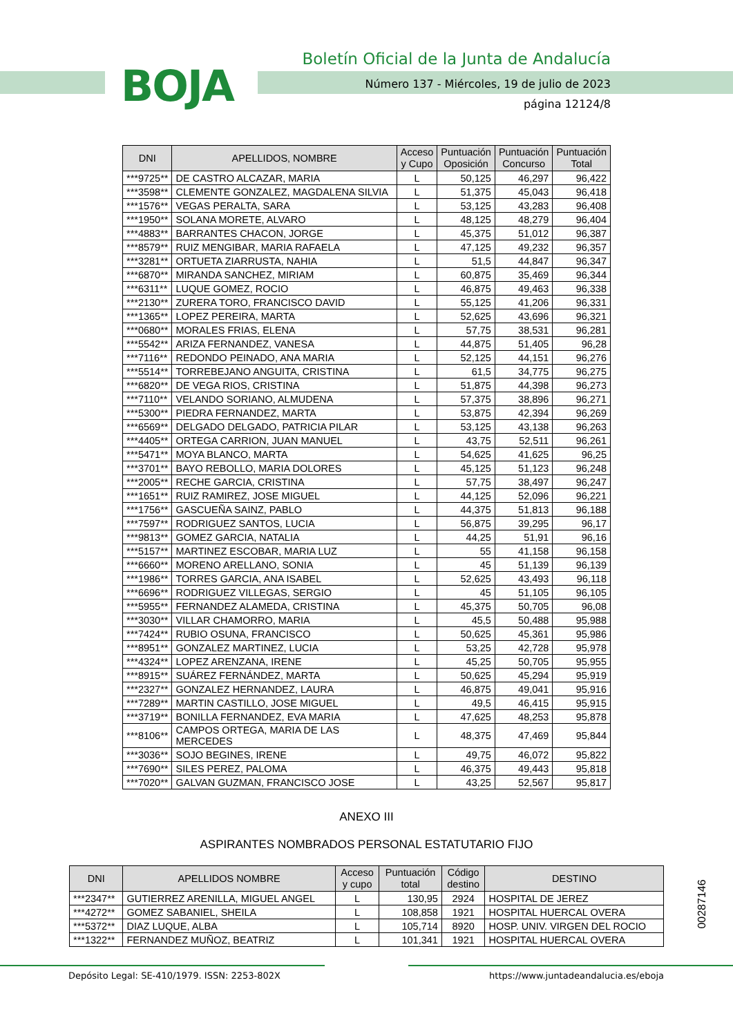BOJA
Boletín Oficial de la Junta de Andalucía
Número 137 - Miércoles, 19 de julio de 2023
página 12124/8
| DNI | APELLIDOS, NOMBRE | Acceso y Cupo | Puntuación Oposición | Puntuación Concurso | Puntuación Total |
| --- | --- | --- | --- | --- | --- |
| ***9725** | DE CASTRO ALCAZAR, MARIA | L | 50,125 | 46,297 | 96,422 |
| ***3598** | CLEMENTE GONZALEZ, MAGDALENA SILVIA | L | 51,375 | 45,043 | 96,418 |
| ***1576** | VEGAS PERALTA, SARA | L | 53,125 | 43,283 | 96,408 |
| ***1950** | SOLANA MORETE, ALVARO | L | 48,125 | 48,279 | 96,404 |
| ***4883** | BARRANTES CHACON, JORGE | L | 45,375 | 51,012 | 96,387 |
| ***8579** | RUIZ MENGIBAR, MARIA RAFAELA | L | 47,125 | 49,232 | 96,357 |
| ***3281** | ORTUETA ZIARRUSTA, NAHIA | L | 51,5 | 44,847 | 96,347 |
| ***6870** | MIRANDA SANCHEZ, MIRIAM | L | 60,875 | 35,469 | 96,344 |
| ***6311** | LUQUE GOMEZ, ROCIO | L | 46,875 | 49,463 | 96,338 |
| ***2130** | ZURERA TORO, FRANCISCO DAVID | L | 55,125 | 41,206 | 96,331 |
| ***1365** | LOPEZ PEREIRA, MARTA | L | 52,625 | 43,696 | 96,321 |
| ***0680** | MORALES FRIAS, ELENA | L | 57,75 | 38,531 | 96,281 |
| ***5542** | ARIZA FERNANDEZ, VANESA | L | 44,875 | 51,405 | 96,28 |
| ***7116** | REDONDO PEINADO, ANA MARIA | L | 52,125 | 44,151 | 96,276 |
| ***5514** | TORREBEJANO ANGUITA, CRISTINA | L | 61,5 | 34,775 | 96,275 |
| ***6820** | DE VEGA RIOS, CRISTINA | L | 51,875 | 44,398 | 96,273 |
| ***7110** | VELANDO SORIANO, ALMUDENA | L | 57,375 | 38,896 | 96,271 |
| ***5300** | PIEDRA FERNANDEZ, MARTA | L | 53,875 | 42,394 | 96,269 |
| ***6569** | DELGADO DELGADO, PATRICIA PILAR | L | 53,125 | 43,138 | 96,263 |
| ***4405** | ORTEGA CARRION, JUAN MANUEL | L | 43,75 | 52,511 | 96,261 |
| ***5471** | MOYA BLANCO, MARTA | L | 54,625 | 41,625 | 96,25 |
| ***3701** | BAYO REBOLLO, MARIA DOLORES | L | 45,125 | 51,123 | 96,248 |
| ***2005** | RECHE GARCIA, CRISTINA | L | 57,75 | 38,497 | 96,247 |
| ***1651** | RUIZ RAMIREZ, JOSE MIGUEL | L | 44,125 | 52,096 | 96,221 |
| ***1756** | GASCUEÑA SAINZ, PABLO | L | 44,375 | 51,813 | 96,188 |
| ***7597** | RODRIGUEZ SANTOS, LUCIA | L | 56,875 | 39,295 | 96,17 |
| ***9813** | GOMEZ GARCIA, NATALIA | L | 44,25 | 51,91 | 96,16 |
| ***5157** | MARTINEZ ESCOBAR, MARIA LUZ | L | 55 | 41,158 | 96,158 |
| ***6660** | MORENO ARELLANO, SONIA | L | 45 | 51,139 | 96,139 |
| ***1986** | TORRES GARCIA, ANA ISABEL | L | 52,625 | 43,493 | 96,118 |
| ***6696** | RODRIGUEZ VILLEGAS, SERGIO | L | 45 | 51,105 | 96,105 |
| ***5955** | FERNANDEZ ALAMEDA, CRISTINA | L | 45,375 | 50,705 | 96,08 |
| ***3030** | VILLAR CHAMORRO, MARIA | L | 45,5 | 50,488 | 95,988 |
| ***7424** | RUBIO OSUNA, FRANCISCO | L | 50,625 | 45,361 | 95,986 |
| ***8951** | GONZALEZ MARTINEZ, LUCIA | L | 53,25 | 42,728 | 95,978 |
| ***4324** | LOPEZ ARENZANA, IRENE | L | 45,25 | 50,705 | 95,955 |
| ***8915** | SUÁREZ FERNÁNDEZ, MARTA | L | 50,625 | 45,294 | 95,919 |
| ***2327** | GONZALEZ HERNANDEZ, LAURA | L | 46,875 | 49,041 | 95,916 |
| ***7289** | MARTIN CASTILLO, JOSE MIGUEL | L | 49,5 | 46,415 | 95,915 |
| ***3719** | BONILLA FERNANDEZ, EVA MARIA | L | 47,625 | 48,253 | 95,878 |
| ***8106** | CAMPOS ORTEGA, MARIA DE LAS MERCEDES | L | 48,375 | 47,469 | 95,844 |
| ***3036** | SOJO BEGINES, IRENE | L | 49,75 | 46,072 | 95,822 |
| ***7690** | SILES PEREZ, PALOMA | L | 46,375 | 49,443 | 95,818 |
| ***7020** | GALVAN GUZMAN, FRANCISCO JOSE | L | 43,25 | 52,567 | 95,817 |
ANEXO III
ASPIRANTES NOMBRADOS PERSONAL ESTATUTARIO FIJO
| DNI | APELLIDOS NOMBRE | Acceso y cupo | Puntuación total | Código destino | DESTINO |
| --- | --- | --- | --- | --- | --- |
| ***2347** | GUTIERREZ ARENILLA, MIGUEL ANGEL | L | 130,95 | 2924 | HOSPITAL DE JEREZ |
| ***4272** | GOMEZ SABANIEL, SHEILA | L | 108,858 | 1921 | HOSPITAL HUERCAL OVERA |
| ***5372** | DIAZ LUQUE, ALBA | L | 105,714 | 8920 | HOSP. UNIV. VIRGEN DEL ROCIO |
| ***1322** | FERNANDEZ MUÑOZ, BEATRIZ | L | 101,341 | 1921 | HOSPITAL HUERCAL OVERA |
00287146
Depósito Legal: SE-410/1979. ISSN: 2253-802X https://www.juntadeandalucia.es/eboja